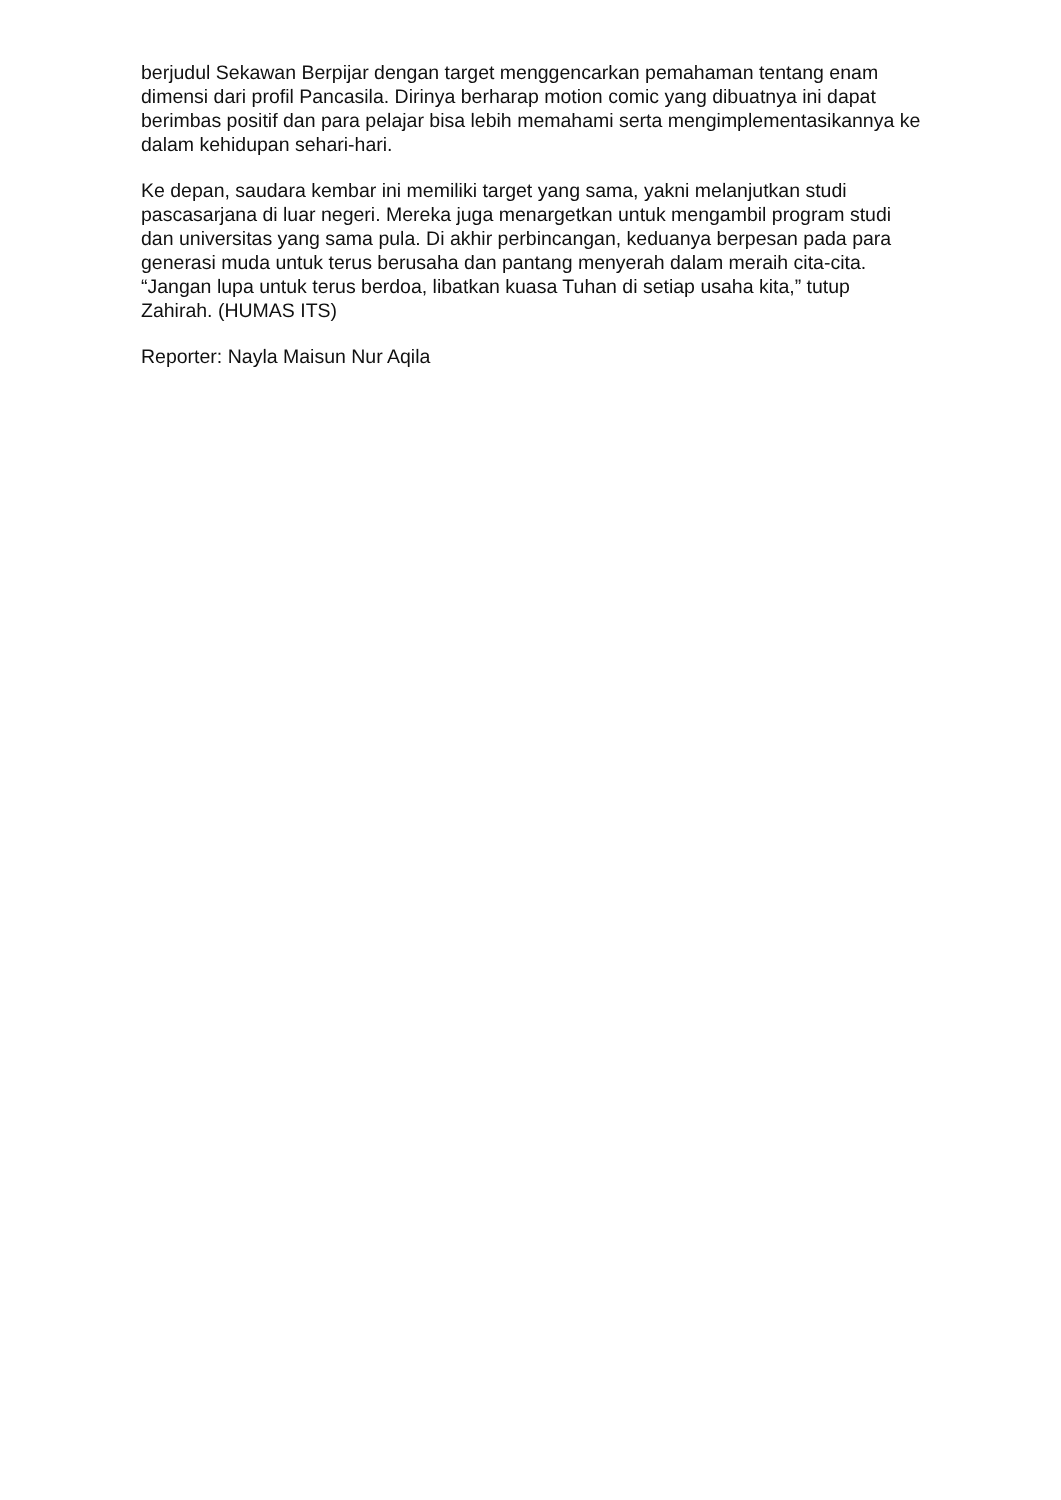berjudul Sekawan Berpijar dengan target menggencarkan pemahaman tentang enam dimensi dari profil Pancasila. Dirinya berharap motion comic yang dibuatnya ini dapat berimbas positif dan para pelajar bisa lebih memahami serta mengimplementasikannya ke dalam kehidupan sehari-hari.
Ke depan, saudara kembar ini memiliki target yang sama, yakni melanjutkan studi pascasarjana di luar negeri. Mereka juga menargetkan untuk mengambil program studi dan universitas yang sama pula. Di akhir perbincangan, keduanya berpesan pada para generasi muda untuk terus berusaha dan pantang menyerah dalam meraih cita-cita. “Jangan lupa untuk terus berdoa, libatkan kuasa Tuhan di setiap usaha kita,” tutup Zahirah. (HUMAS ITS)
Reporter: Nayla Maisun Nur Aqila